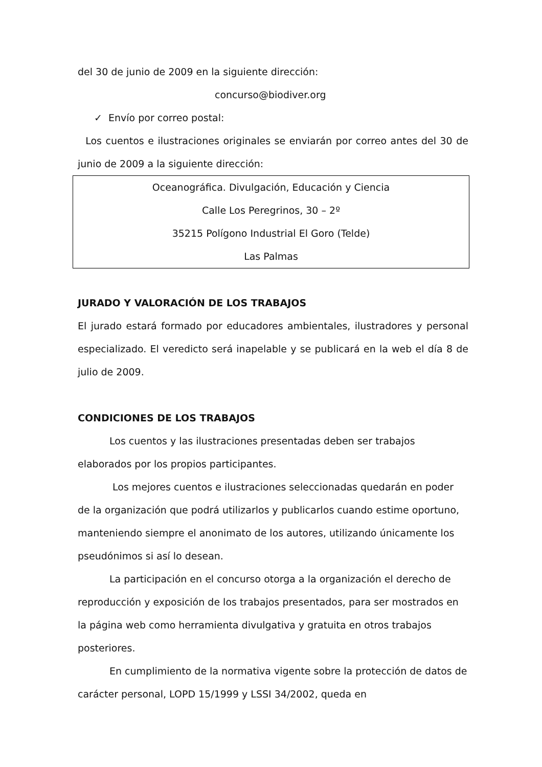del 30 de junio de 2009 en la siguiente dirección:
concurso@biodiver.org
✓ Envío por correo postal:
Los cuentos e ilustraciones originales se enviarán por correo antes del 30 de junio de 2009 a la siguiente dirección:
Oceanográfica. Divulgación, Educación y Ciencia
Calle Los Peregrinos, 30 – 2º
35215 Polígono Industrial El Goro (Telde)
Las Palmas
JURADO Y VALORACIÓN DE LOS TRABAJOS
El jurado estará formado por educadores ambientales, ilustradores y personal especializado. El veredicto será inapelable y se publicará en la web el día 8 de julio de 2009.
CONDICIONES DE LOS TRABAJOS
Los cuentos y las ilustraciones presentadas deben ser trabajos elaborados por los propios participantes.
Los mejores cuentos e ilustraciones seleccionadas quedarán en poder de la organización que podrá utilizarlos y publicarlos cuando estime oportuno, manteniendo siempre el anonimato de los autores, utilizando únicamente los pseudónimos si así lo desean.
La participación en el concurso otorga a la organización el derecho de reproducción y exposición de los trabajos presentados, para ser mostrados en la página web como herramienta divulgativa y gratuita en otros trabajos posteriores.
En cumplimiento de la normativa vigente sobre la protección de datos de carácter personal, LOPD 15/1999 y LSSI 34/2002, queda en